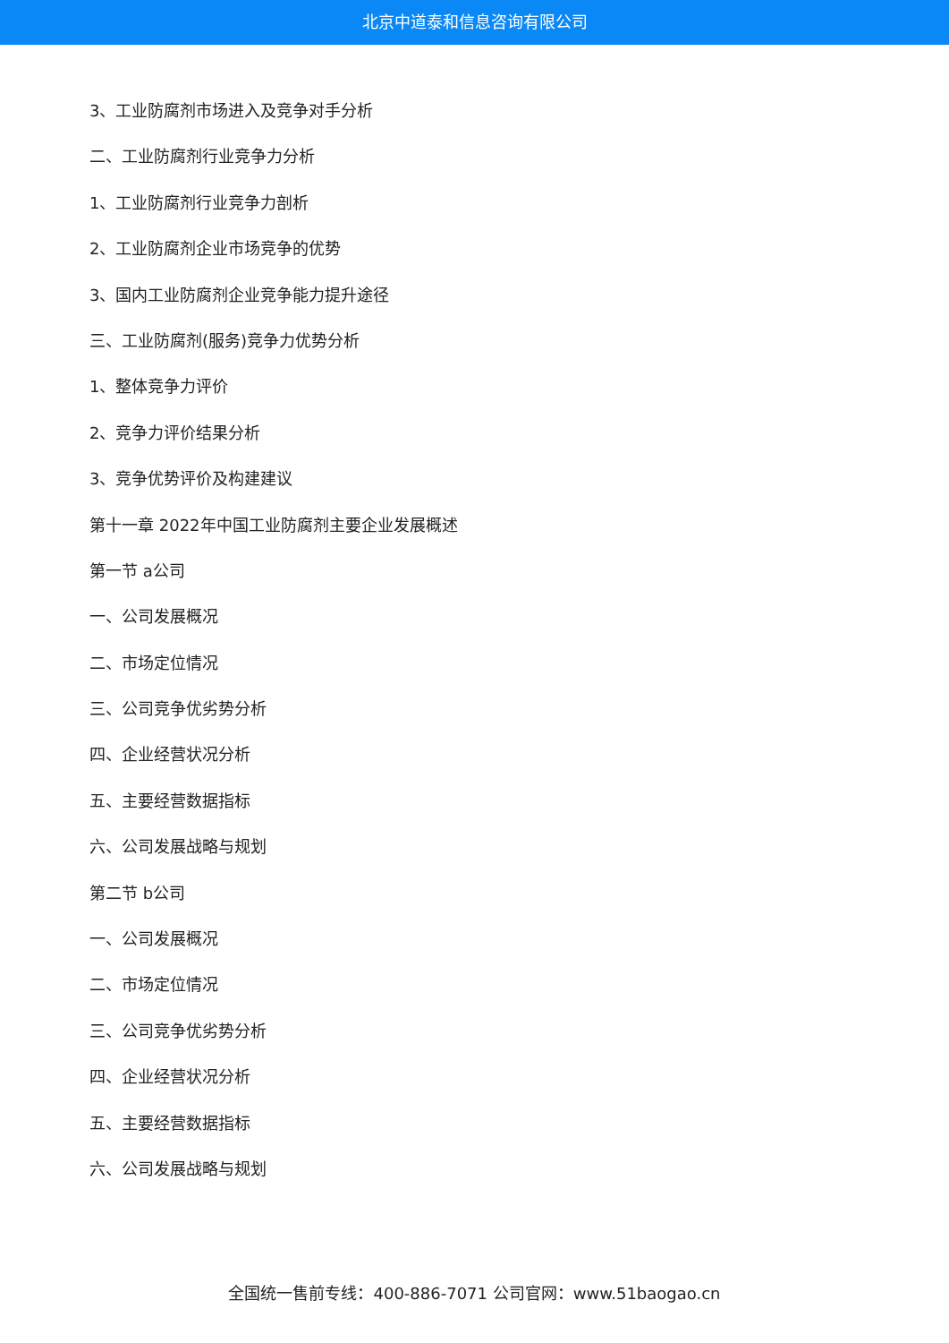北京中道泰和信息咨询有限公司
3、工业防腐剂市场进入及竞争对手分析
二、工业防腐剂行业竞争力分析
1、工业防腐剂行业竞争力剖析
2、工业防腐剂企业市场竞争的优势
3、国内工业防腐剂企业竞争能力提升途径
三、工业防腐剂(服务)竞争力优势分析
1、整体竞争力评价
2、竞争力评价结果分析
3、竞争优势评价及构建建议
第十一章 2022年中国工业防腐剂主要企业发展概述
第一节 a公司
一、公司发展概况
二、市场定位情况
三、公司竞争优劣势分析
四、企业经营状况分析
五、主要经营数据指标
六、公司发展战略与规划
第二节 b公司
一、公司发展概况
二、市场定位情况
三、公司竞争优劣势分析
四、企业经营状况分析
五、主要经营数据指标
六、公司发展战略与规划
全国统一售前专线：400-886-7071 公司官网：www.51baogao.cn